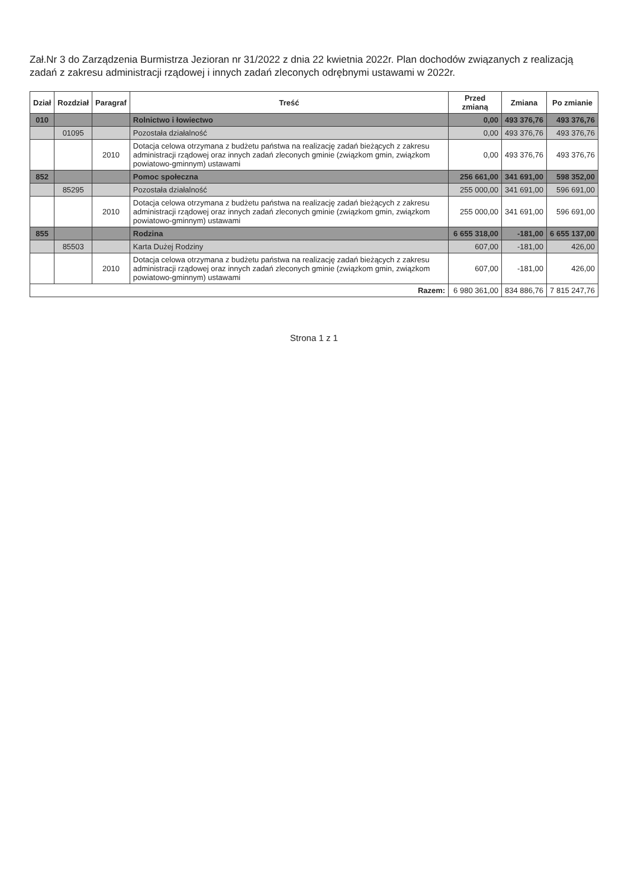Zał.Nr 3 do Zarządzenia Burmistrza Jezioran nr 31/2022 z dnia 22 kwietnia 2022r. Plan dochodów związanych z realizacją zadań z zakresu administracji rządowej i innych zadań zleconych odrębnymi ustawami w 2022r.
| Dział | Rozdział | Paragraf | Treść | Przed zmianą | Zmiana | Po zmianie |
| --- | --- | --- | --- | --- | --- | --- |
| 010 | | | Rolnictwo i łowiectwo | 0,00 | 493 376,76 | 493 376,76 |
| | 01095 | | Pozostała działalność | 0,00 | 493 376,76 | 493 376,76 |
| | | 2010 | Dotacja celowa otrzymana z budżetu państwa na realizację zadań bieżących z zakresu administracji rządowej oraz innych zadań zleconych gminie (związkom gmin, związkom powiatowo-gminnym) ustawami | 0,00 | 493 376,76 | 493 376,76 |
| 852 | | | Pomoc społeczna | 256 661,00 | 341 691,00 | 598 352,00 |
| | 85295 | | Pozostała działalność | 255 000,00 | 341 691,00 | 596 691,00 |
| | | 2010 | Dotacja celowa otrzymana z budżetu państwa na realizację zadań bieżących z zakresu administracji rządowej oraz innych zadań zleconych gminie (związkom gmin, związkom powiatowo-gminnym) ustawami | 255 000,00 | 341 691,00 | 596 691,00 |
| 855 | | | Rodzina | 6 655 318,00 | -181,00 | 6 655 137,00 |
| | 85503 | | Karta Dużej Rodziny | 607,00 | -181,00 | 426,00 |
| | | 2010 | Dotacja celowa otrzymana z budżetu państwa na realizację zadań bieżących z zakresu administracji rządowej oraz innych zadań zleconych gminie (związkom gmin, związkom powiatowo-gminnym) ustawami | 607,00 | -181,00 | 426,00 |
| Razem: | | | | 6 980 361,00 | 834 886,76 | 7 815 247,76 |
Strona 1 z 1